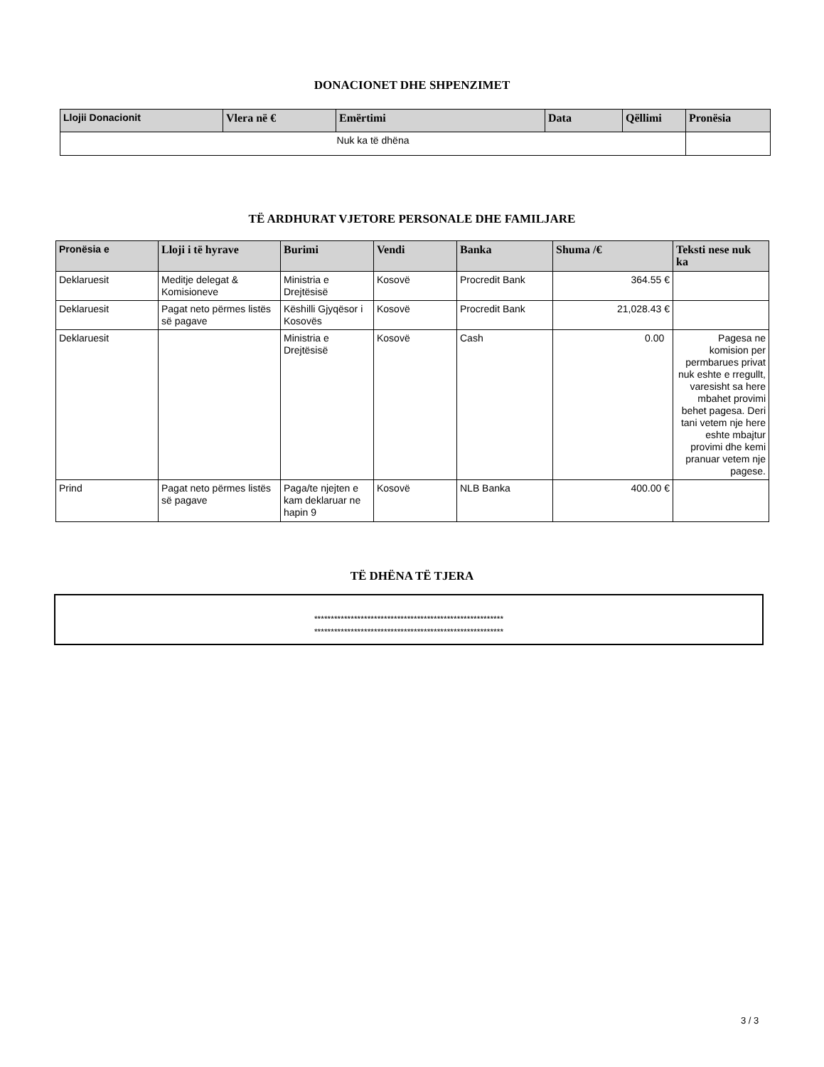DONACIONET DHE SHPENZIMET
| Llojii Donacionit | Vlera në € | Emërtimi | Data | Qëllimi | Pronësia |
| --- | --- | --- | --- | --- | --- |
| Nuk ka të dhëna | | | | | |
TË ARDHURAT VJETORE PERSONALE DHE FAMILJARE
| Pronësia e | Lloji i të hyrave | Burimi | Vendi | Banka | Shuma /€ | Teksti nese nuk ka |
| --- | --- | --- | --- | --- | --- | --- |
| Deklaruesit | Meditje delegat & Komisioneve | Ministria e Drejtësisë | Kosovë | Procredit Bank | 364.55 € | |
| Deklaruesit | Pagat neto përmes listës së pagave | Këshilli Gjyqësor i Kosovës | Kosovë | Procredit Bank | 21,028.43 € | |
| Deklaruesit | | Ministria e Drejtësisë | Kosovë | Cash | 0.00 | Pagesa ne komision per permbarues privat nuk eshte e rregullt, varesisht sa here mbahet provimi behet pagesa. Deri tani vetem nje here eshte mbajtur provimi dhe kemi pranuar vetem nje pagese. |
| Prind | Pagat neto përmes listës së pagave | Paga/te njejten e kam deklaruar ne hapin 9 | Kosovë | NLB Banka | 400.00 € | |
TË DHËNA TË TJERA
*********************************************************
*********************************************************
3 / 3